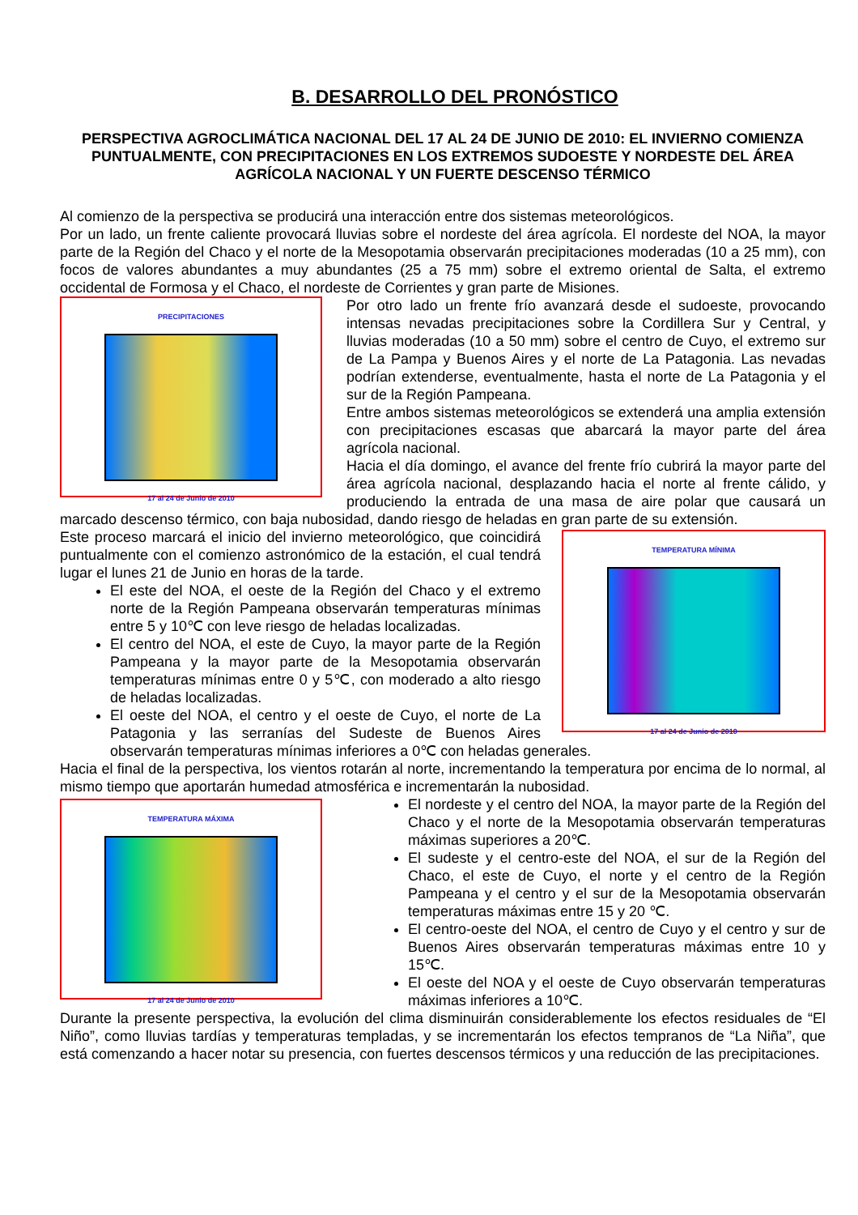B. DESARROLLO DEL PRONÓSTICO
PERSPECTIVA AGROCLIMÁTICA NACIONAL DEL 17 AL 24 DE JUNIO DE 2010: EL INVIERNO COMIENZA PUNTUALMENTE, CON PRECIPITACIONES EN LOS EXTREMOS SUDOESTE Y NORDESTE DEL ÁREA AGRÍCOLA NACIONAL Y UN FUERTE DESCENSO TÉRMICO
Al comienzo de la perspectiva se producirá una interacción entre dos sistemas meteorológicos.
Por un lado, un frente caliente provocará lluvias sobre el nordeste del área agrícola. El nordeste del NOA, la mayor parte de la Región del Chaco y el norte de la Mesopotamia observarán precipitaciones moderadas (10 a 25 mm), con focos de valores abundantes a muy abundantes (25 a 75 mm) sobre el extremo oriental de Salta, el extremo occidental de Formosa y el Chaco, el nordeste de Corrientes y gran parte de Misiones.
PRECIPITACIONES
17 al 24 de Junio de 2010
Por otro lado un frente frío avanzará desde el sudoeste, provocando intensas nevadas precipitaciones sobre la Cordillera Sur y Central, y lluvias moderadas (10 a 50 mm) sobre el centro de Cuyo, el extremo sur de La Pampa y Buenos Aires y el norte de La Patagonia. Las nevadas podrían extenderse, eventualmente, hasta el norte de La Patagonia y el sur de la Región Pampeana.
Entre ambos sistemas meteorológicos se extenderá una amplia extensión con precipitaciones escasas que abarcará la mayor parte del área agrícola nacional.
Hacia el día domingo, el avance del frente frío cubrirá la mayor parte del área agrícola nacional, desplazando hacia el norte al frente cálido, y produciendo la entrada de una masa de aire polar que causará un marcado descenso térmico, con baja nubosidad, dando riesgo de heladas en gran parte de su extensión.
TEMPERATURA MÍNIMA
17 al 24 de Junio de 2010
Este proceso marcará el inicio del invierno meteorológico, que coincidirá puntualmente con el comienzo astronómico de la estación, el cual tendrá lugar el lunes 21 de Junio en horas de la tarde.
El este del NOA, el oeste de la Región del Chaco y el extremo norte de la Región Pampeana observarán temperaturas mínimas entre 5 y 10℃ con leve riesgo de heladas localizadas.
El centro del NOA, el este de Cuyo, la mayor parte de la Región Pampeana y la mayor parte de la Mesopotamia observarán temperaturas mínimas entre 0 y 5℃, con moderado a alto riesgo de heladas localizadas.
El oeste del NOA, el centro y el oeste de Cuyo, el norte de La Patagonia y las serranías del Sudeste de Buenos Aires observarán temperaturas mínimas inferiores a 0℃ con heladas generales.
Hacia el final de la perspectiva, los vientos rotarán al norte, incrementando la temperatura por encima de lo normal, al mismo tiempo que aportarán humedad atmosférica e incrementarán la nubosidad.
TEMPERATURA MÁXIMA
17 al 24 de Junio de 2010
El nordeste y el centro del NOA, la mayor parte de la Región del Chaco y el norte de la Mesopotamia observarán temperaturas máximas superiores a 20℃.
El sudeste y el centro-este del NOA, el sur de la Región del Chaco, el este de Cuyo, el norte y el centro de la Región Pampeana y el centro y el sur de la Mesopotamia observarán temperaturas máximas entre 15 y 20 ℃.
El centro-oeste del NOA, el centro de Cuyo y el centro y sur de Buenos Aires observarán temperaturas máximas entre 10 y 15℃.
El oeste del NOA y el oeste de Cuyo observarán temperaturas máximas inferiores a 10℃.
Durante la presente perspectiva, la evolución del clima disminuirán considerablemente los efectos residuales de “El Niño”, como lluvias tardías y temperaturas templadas, y se incrementarán los efectos tempranos de “La Niña”, que está comenzando a hacer notar su presencia, con fuertes descensos térmicos y una reducción de las precipitaciones.